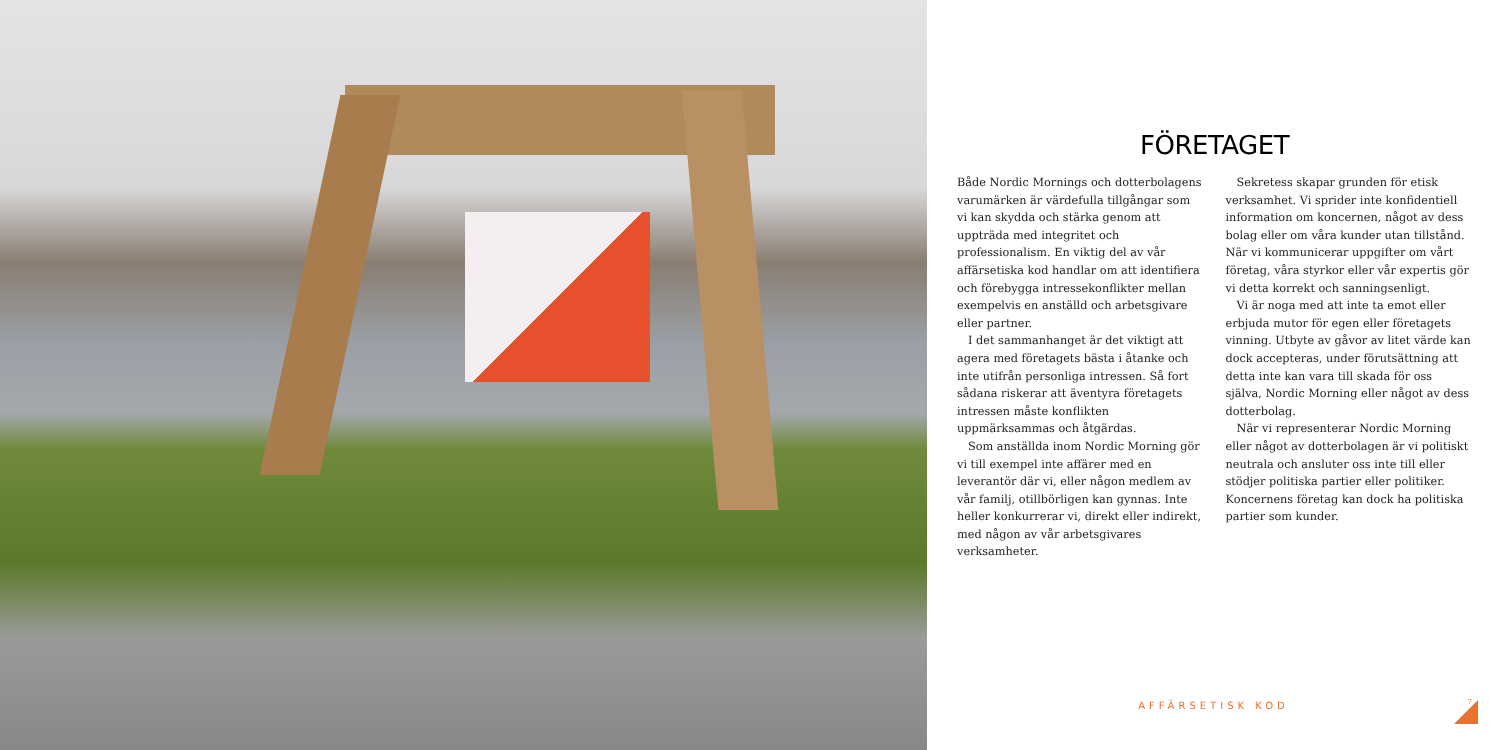FÖRETAGET
Både Nordic Mornings och dotterbolagens varumärken är värdefulla tillgångar som vi kan skydda och stärka genom att uppträda med integritet och professionalism. En viktig del av vår affärsetiska kod handlar om att identifiera och förebygga intressekonflikter mellan exempelvis en anställd och arbetsgivare eller partner.
I det sammanhanget är det viktigt att agera med företagets bästa i åtanke och inte utifrån personliga intressen. Så fort sådana riskerar att äventyra företagets intressen måste konflikten uppmärksammas och åtgärdas.
Som anställda inom Nordic Morning gör vi till exempel inte affärer med en leverantör där vi, eller någon medlem av vår familj, otillbörligen kan gynnas. Inte heller konkurrerar vi, direkt eller indirekt, med någon av vår arbetsgivares verksamheter.
Sekretess skapar grunden för etisk verksamhet. Vi sprider inte konfidentiell information om koncernen, något av dess bolag eller om våra kunder utan tillstånd. När vi kommunicerar uppgifter om vårt företag, våra styrkor eller vår expertis gör vi detta korrekt och sanningsenligt.
Vi är noga med att inte ta emot eller erbjuda mutor för egen eller företagets vinning. Utbyte av gåvor av litet värde kan dock accepteras, under förutsättning att detta inte kan vara till skada för oss själva, Nordic Morning eller något av dess dotterbolag.
När vi representerar Nordic Morning eller något av dotterbolagen är vi politiskt neutrala och ansluter oss inte till eller stödjer politiska partier eller politiker. Koncernens företag kan dock ha politiska partier som kunder.
AFFÄRSETISK KOD 7